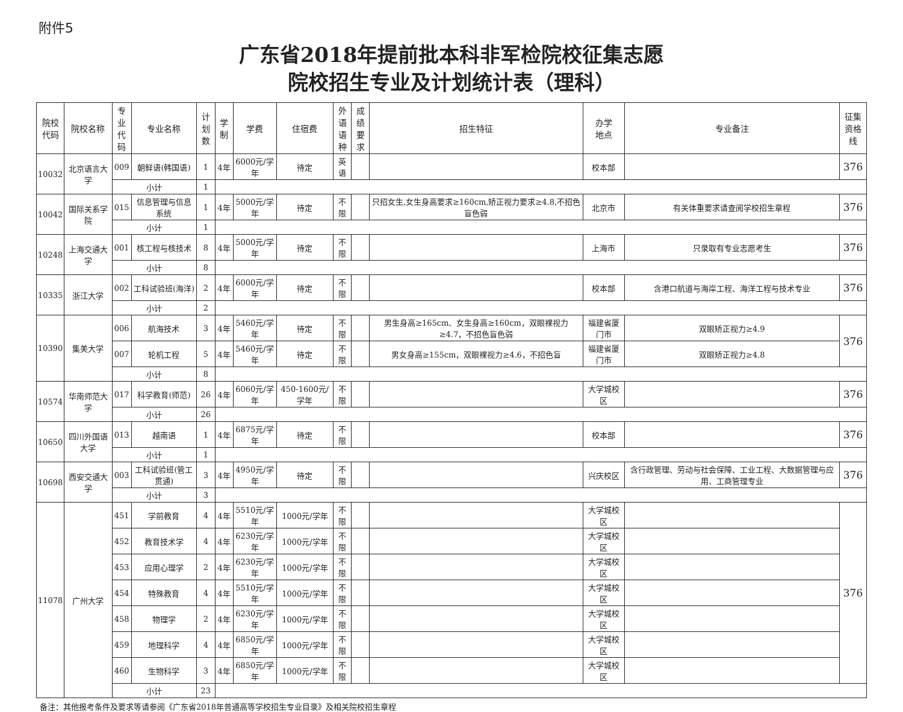附件5
广东省2018年提前批本科非军检院校征集志愿
院校招生专业及计划统计表（理科）
| 院校 代码 | 院校名称 | 专业 代码 | 专业名称 | 计划 数 | 学制 | 学费 | 住宿费 | 外语 语种 | 成绩 要求 | 招生特征 | 办学 地点 | 专业备注 | 征集 资格线 |
| --- | --- | --- | --- | --- | --- | --- | --- | --- | --- | --- | --- | --- | --- |
| 10032 | 北京语言大学 | 009 | 朝鲜语(韩国语) | 1 | 4年 | 6000元/学年 | 待定 | 英语 | | | 校本部 | | 376 |
| | | 小计 | | 1 | | | | | | | | | |
| 10042 | 国际关系学院 | 015 | 信息管理与信息系统 | 1 | 4年 | 5000元/学年 | 待定 | 不限 | | 只招女生,女生身高要求≥160cm,矫正视力要求≥4.8,不招色盲色弱 | 北京市 | 有关体重要求请查阅学校招生章程 | 376 |
| | | 小计 | | 1 | | | | | | | | | |
| 10248 | 上海交通大学 | 001 | 核工程与核技术 | 8 | 4年 | 5000元/学年 | 待定 | 不限 | | | 上海市 | 只录取有专业志愿考生 | 376 |
| | | 小计 | | 8 | | | | | | | | | |
| 10335 | 浙江大学 | 002 | 工科试验班(海洋) | 2 | 4年 | 6000元/学年 | 待定 | 不限 | | | 校本部 | 含港口航道与海岸工程、海洋工程与技术专业 | 376 |
| | | 小计 | | 2 | | | | | | | | | |
| 10390 | 集美大学 | 006 | 航海技术 | 3 | 4年 | 5460元/学年 | 待定 | 不限 | | 男生身高≥165cm、女生身高≥160cm，双眼裸视力≥4.7，不招色盲色弱 | 福建省厦门市 | 双眼矫正视力≥4.9 | 376 |
| | | 007 | 轮机工程 | 5 | 4年 | 5460元/学年 | 待定 | 不限 | | 男女身高≥155cm，双眼裸视力≥4.6，不招色盲 | 福建省厦门市 | 双眼矫正视力≥4.8 | |
| | | 小计 | | 8 | | | | | | | | | |
| 10574 | 华南师范大学 | 017 | 科学教育(师范) | 26 | 4年 | 6060元/学年 | 450-1600元/学年 | 不限 | | | 大学城校区 | | 376 |
| | | 小计 | | 26 | | | | | | | | | |
| 10650 | 四川外国语大学 | 013 | 越南语 | 1 | 4年 | 6875元/学年 | 待定 | 不限 | | | 校本部 | | 376 |
| | | 小计 | | 1 | | | | | | | | | |
| 10698 | 西安交通大学 | 003 | 工科试验班(管工贯通) | 3 | 4年 | 4950元/学年 | 待定 | 不限 | | | 兴庆校区 | 含行政管理、劳动与社会保障、工业工程、大数据管理与应用、工商管理专业 | 376 |
| | | 小计 | | 3 | | | | | | | | | |
| 11078 | 广州大学 | 451 | 学前教育 | 4 | 4年 | 5510元/学年 | 1000元/学年 | 不限 | | | 大学城校区 | | 376 |
| | | 452 | 教育技术学 | 4 | 4年 | 6230元/学年 | 1000元/学年 | 不限 | | | 大学城校区 | | |
| | | 453 | 应用心理学 | 2 | 4年 | 6230元/学年 | 1000元/学年 | 不限 | | | 大学城校区 | | |
| | | 454 | 特殊教育 | 4 | 4年 | 5510元/学年 | 1000元/学年 | 不限 | | | 大学城校区 | | |
| | | 458 | 物理学 | 2 | 4年 | 6230元/学年 | 1000元/学年 | 不限 | | | 大学城校区 | | |
| | | 459 | 地理科学 | 4 | 4年 | 6850元/学年 | 1000元/学年 | 不限 | | | 大学城校区 | | |
| | | 460 | 生物科学 | 3 | 4年 | 6850元/学年 | 1000元/学年 | 不限 | | | 大学城校区 | | |
| | | 小计 | | 23 | | | | | | | | | |
备注：其他报考条件及要求等请参阅《广东省2018年普通高等学校招生专业目录》及相关院校招生章程